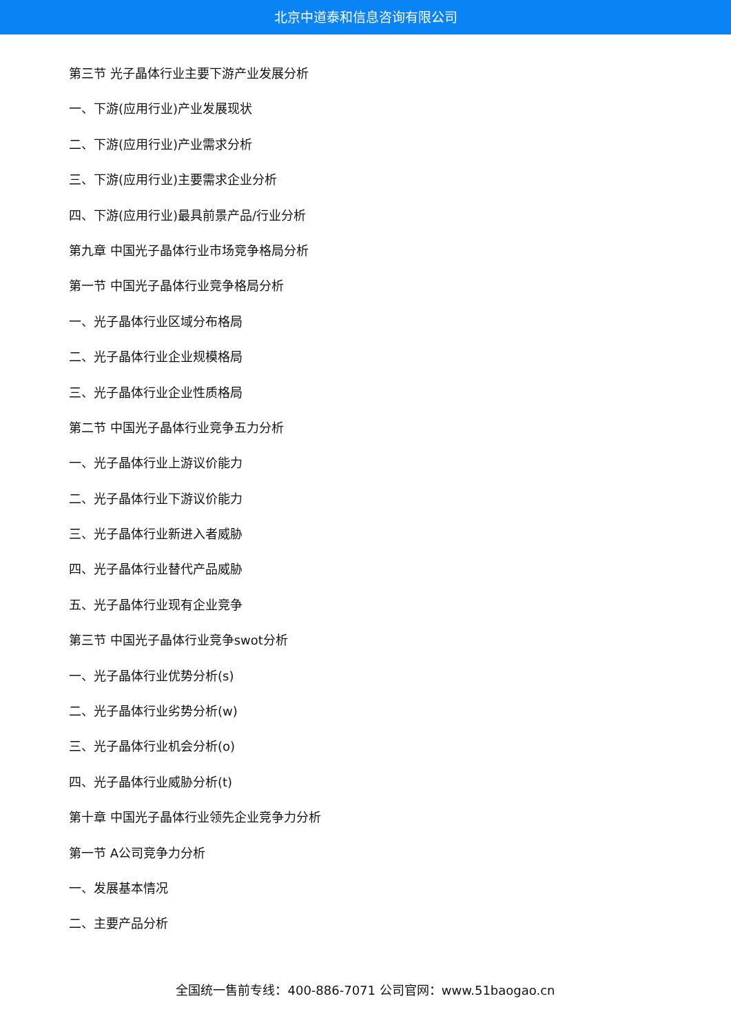北京中道泰和信息咨询有限公司
第三节 光子晶体行业主要下游产业发展分析
一、下游(应用行业)产业发展现状
二、下游(应用行业)产业需求分析
三、下游(应用行业)主要需求企业分析
四、下游(应用行业)最具前景产品/行业分析
第九章 中国光子晶体行业市场竞争格局分析
第一节 中国光子晶体行业竞争格局分析
一、光子晶体行业区域分布格局
二、光子晶体行业企业规模格局
三、光子晶体行业企业性质格局
第二节 中国光子晶体行业竞争五力分析
一、光子晶体行业上游议价能力
二、光子晶体行业下游议价能力
三、光子晶体行业新进入者威胁
四、光子晶体行业替代产品威胁
五、光子晶体行业现有企业竞争
第三节 中国光子晶体行业竞争swot分析
一、光子晶体行业优势分析(s)
二、光子晶体行业劣势分析(w)
三、光子晶体行业机会分析(o)
四、光子晶体行业威胁分析(t)
第十章 中国光子晶体行业领先企业竞争力分析
第一节 A公司竞争力分析
一、发展基本情况
二、主要产品分析
全国统一售前专线：400-886-7071 公司官网：www.51baogao.cn